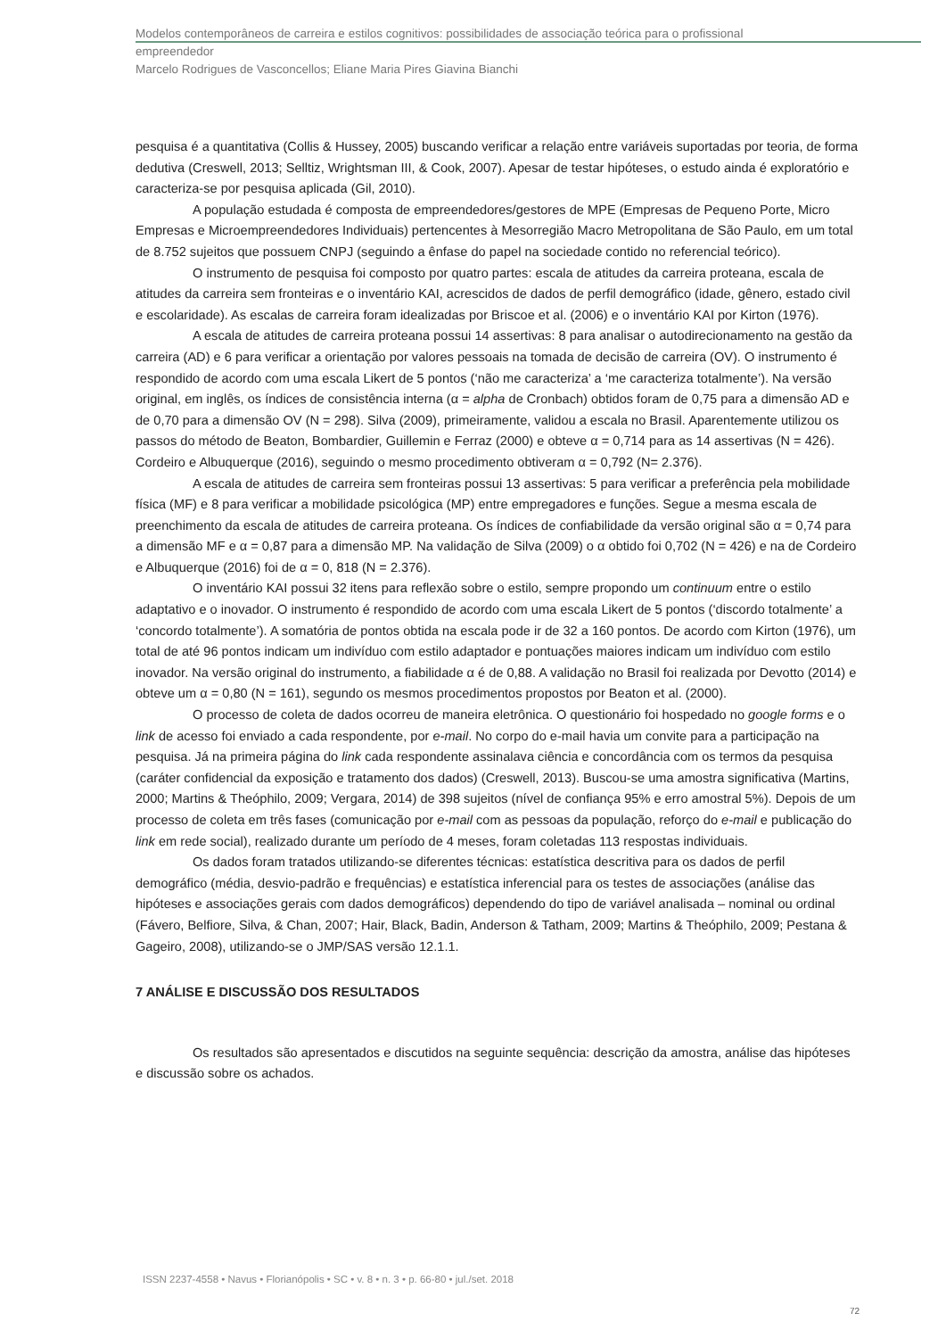Modelos contemporâneos de carreira e estilos cognitivos: possibilidades de associação teórica para o profissional
empreendedor
Marcelo Rodrigues de Vasconcellos; Eliane Maria Pires Giavina Bianchi
pesquisa é a quantitativa (Collis & Hussey, 2005) buscando verificar a relação entre variáveis suportadas por teoria, de forma dedutiva (Creswell, 2013; Selltiz, Wrightsman III, & Cook, 2007). Apesar de testar hipóteses, o estudo ainda é exploratório e caracteriza-se por pesquisa aplicada (Gil, 2010).
A população estudada é composta de empreendedores/gestores de MPE (Empresas de Pequeno Porte, Micro Empresas e Microempreendedores Individuais) pertencentes à Mesorregião Macro Metropolitana de São Paulo, em um total de 8.752 sujeitos que possuem CNPJ (seguindo a ênfase do papel na sociedade contido no referencial teórico).
O instrumento de pesquisa foi composto por quatro partes: escala de atitudes da carreira proteana, escala de atitudes da carreira sem fronteiras e o inventário KAI, acrescidos de dados de perfil demográfico (idade, gênero, estado civil e escolaridade). As escalas de carreira foram idealizadas por Briscoe et al. (2006) e o inventário KAI por Kirton (1976).
A escala de atitudes de carreira proteana possui 14 assertivas: 8 para analisar o autodirecionamento na gestão da carreira (AD) e 6 para verificar a orientação por valores pessoais na tomada de decisão de carreira (OV). O instrumento é respondido de acordo com uma escala Likert de 5 pontos (‘não me caracteriza’ a ‘me caracteriza totalmente’). Na versão original, em inglês, os índices de consistência interna (α = alpha de Cronbach) obtidos foram de 0,75 para a dimensão AD e de 0,70 para a dimensão OV (N = 298). Silva (2009), primeiramente, validou a escala no Brasil. Aparentemente utilizou os passos do método de Beaton, Bombardier, Guillemin e Ferraz (2000) e obteve α = 0,714 para as 14 assertivas (N = 426). Cordeiro e Albuquerque (2016), seguindo o mesmo procedimento obtiveram α = 0,792 (N= 2.376).
A escala de atitudes de carreira sem fronteiras possui 13 assertivas: 5 para verificar a preferência pela mobilidade física (MF) e 8 para verificar a mobilidade psicológica (MP) entre empregadores e funções. Segue a mesma escala de preenchimento da escala de atitudes de carreira proteana. Os índices de confiabilidade da versão original são α = 0,74 para a dimensão MF e α = 0,87 para a dimensão MP. Na validação de Silva (2009) o α obtido foi 0,702 (N = 426) e na de Cordeiro e Albuquerque (2016) foi de α = 0, 818 (N = 2.376).
O inventário KAI possui 32 itens para reflexão sobre o estilo, sempre propondo um continuum entre o estilo adaptativo e o inovador. O instrumento é respondido de acordo com uma escala Likert de 5 pontos (‘discordo totalmente’ a ‘concordo totalmente’). A somatória de pontos obtida na escala pode ir de 32 a 160 pontos. De acordo com Kirton (1976), um total de até 96 pontos indicam um indivíduo com estilo adaptador e pontuações maiores indicam um indivíduo com estilo inovador. Na versão original do instrumento, a fiabilidade α é de 0,88. A validação no Brasil foi realizada por Devotto (2014) e obteve um α = 0,80 (N = 161), segundo os mesmos procedimentos propostos por Beaton et al. (2000).
O processo de coleta de dados ocorreu de maneira eletrônica. O questionário foi hospedado no google forms e o link de acesso foi enviado a cada respondente, por e-mail. No corpo do e-mail havia um convite para a participação na pesquisa. Já na primeira página do link cada respondente assinalava ciência e concordância com os termos da pesquisa (caráter confidencial da exposição e tratamento dos dados) (Creswell, 2013). Buscou-se uma amostra significativa (Martins, 2000; Martins & Theóphilo, 2009; Vergara, 2014) de 398 sujeitos (nível de confiança 95% e erro amostral 5%). Depois de um processo de coleta em três fases (comunicação por e-mail com as pessoas da população, reforço do e-mail e publicação do link em rede social), realizado durante um período de 4 meses, foram coletadas 113 respostas individuais.
Os dados foram tratados utilizando-se diferentes técnicas: estatística descritiva para os dados de perfil demográfico (média, desvio-padrão e frequências) e estatística inferencial para os testes de associações (análise das hipóteses e associações gerais com dados demográficos) dependendo do tipo de variável analisada – nominal ou ordinal (Fávero, Belfiore, Silva, & Chan, 2007; Hair, Black, Badin, Anderson & Tatham, 2009; Martins & Theóphilo, 2009; Pestana & Gageiro, 2008), utilizando-se o JMP/SAS versão 12.1.1.
7 ANÁLISE E DISCUSSÃO DOS RESULTADOS
Os resultados são apresentados e discutidos na seguinte sequência: descrição da amostra, análise das hipóteses e discussão sobre os achados.
ISSN 2237-4558 • Navus • Florianópolis • SC • v. 8 • n. 3 • p. 66-80 • jul./set. 2018
72